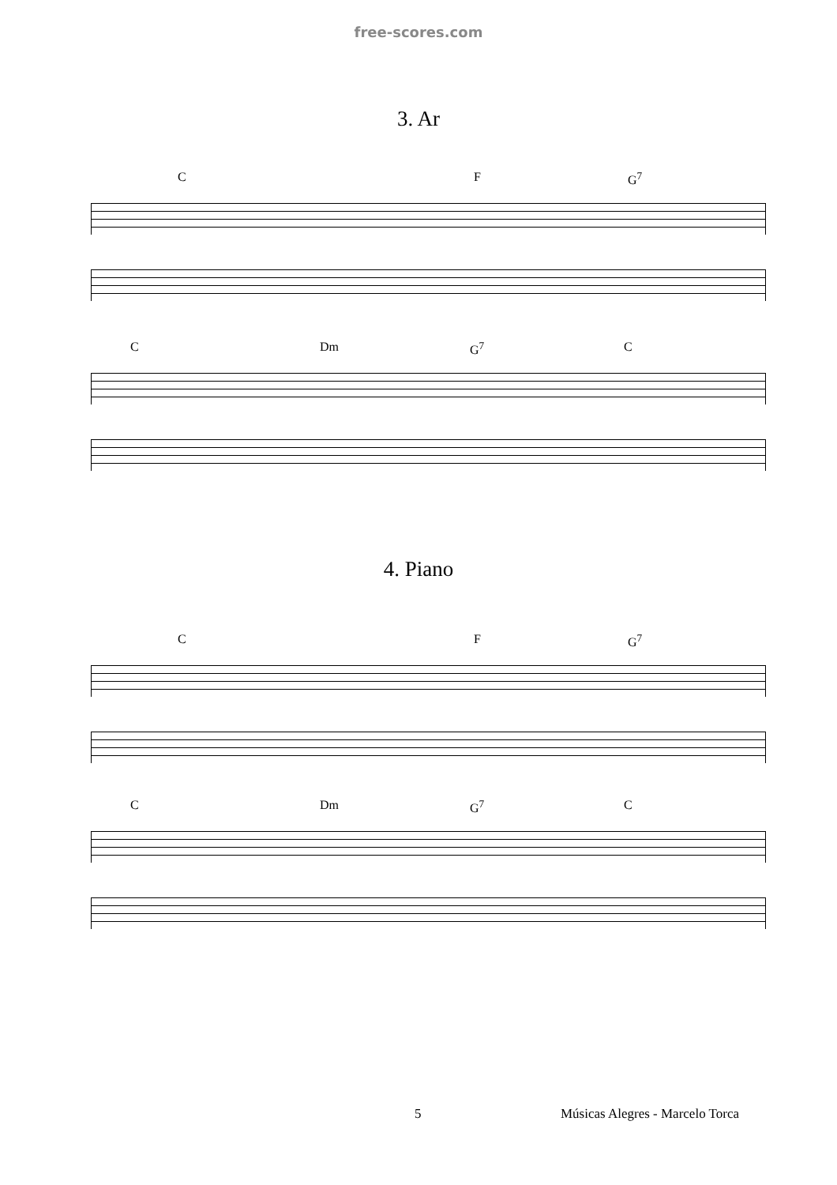free-scores.com
3. Ar
C F G<sup>7</sup>
C Dm G<sup>7</sup> C
4. Piano
C F G<sup>7</sup>
C Dm G<sup>7</sup> C
5
Músicas Alegres - Marcelo Torca